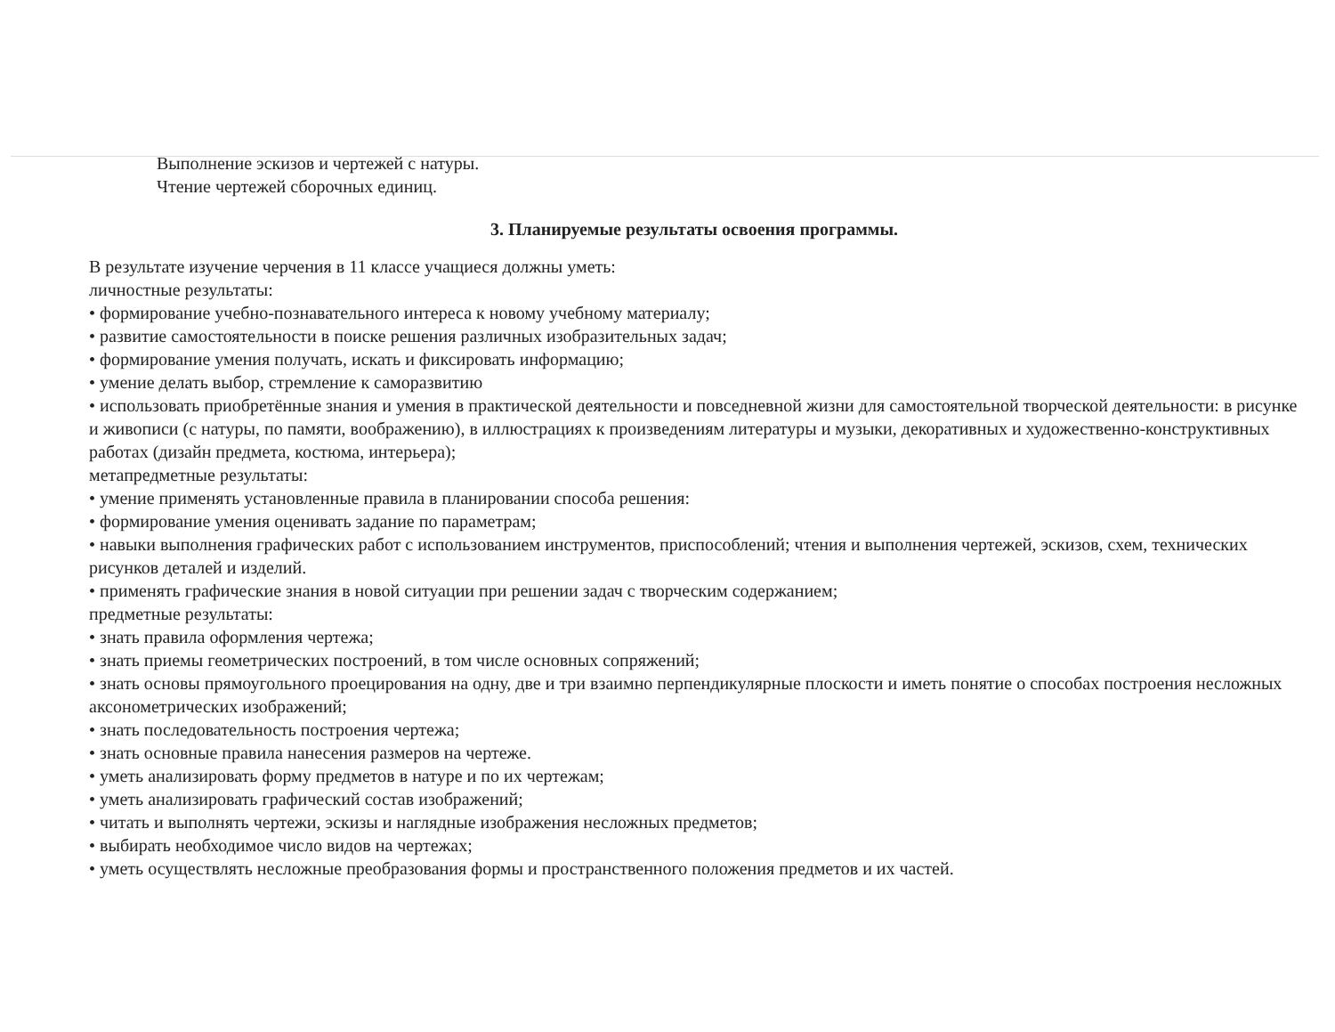Выполнение эскизов и чертежей с натуры.
Чтение чертежей сборочных единиц.
3. Планируемые результаты освоения программы.
В результате изучение черчения в 11 классе учащиеся должны уметь:
личностные результаты:
• формирование учебно-познавательного интереса к новому учебному материалу;
• развитие самостоятельности в поиске решения различных изобразительных задач;
• формирование умения получать, искать и фиксировать информацию;
• умение делать выбор, стремление к саморазвитию
• использовать приобретённые знания и умения в практической деятельности и повседневной жизни для самостоятельной творческой деятельности: в рисунке и живописи (с натуры, по памяти, воображению), в иллюстрациях к произведениям литературы и музыки, декоративных и художественно-конструктивных работах (дизайн предмета, костюма, интерьера);
метапредметные результаты:
• умение применять установленные правила в планировании способа решения:
• формирование умения оценивать задание по параметрам;
• навыки выполнения графических работ с использованием инструментов, приспособлений; чтения и выполнения чертежей, эскизов, схем, технических рисунков деталей и изделий.
• применять графические знания в новой ситуации при решении задач с творческим содержанием;
предметные результаты:
• знать правила оформления чертежа;
• знать приемы геометрических построений, в том числе основных сопряжений;
• знать основы прямоугольного проецирования на одну, две и три взаимно перпендикулярные плоскости и иметь понятие о способах построения несложных аксонометрических изображений;
• знать последовательность построения чертежа;
• знать основные правила нанесения размеров на чертеже.
• уметь анализировать форму предметов в натуре и по их чертежам;
• уметь анализировать графический состав изображений;
• читать и выполнять чертежи, эскизы и наглядные изображения несложных предметов;
• выбирать необходимое число видов на чертежах;
• уметь осуществлять несложные преобразования формы и пространственного положения предметов и их частей.